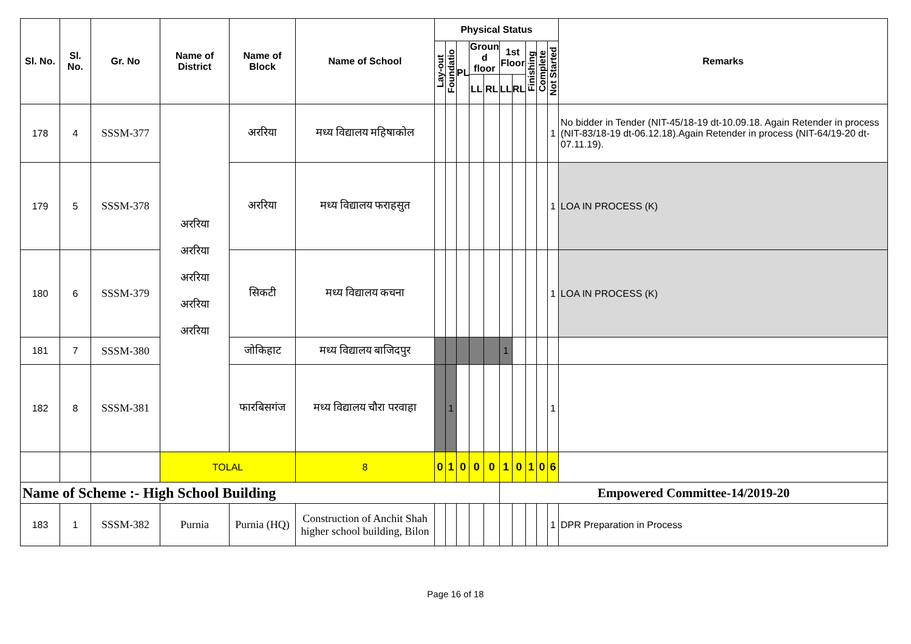| Sl. No. | Sl. No. | Gr. No | Name of District | Name of Block | Name of School | Physical Status | | | | | | | | | | Remarks |
| --- | --- | --- | --- | --- | --- | --- | --- | --- | --- | --- | --- | --- | --- | --- | --- | --- |
| | | | | | | Lay-out | Foundatio | PL | Groun d floor | | 1st Floor | | Finishing | Complete | Not Started | |
| | | | | | | | | | LL | RL | LL | RL | | | | |
| 178 | 4 | SSSM-377 | अररिया अररिया अररिया अररिया अररिया | अररिया | मध्य विद्यालय महिषाकोल | | | | | | | | | | 1 | No bidder in Tender (NIT-45/18-19 dt-10.09.18. Again Retender in process (NIT-83/18-19 dt-06.12.18).Again Retender in process (NIT-64/19-20 dt-07.11.19). |
| 179 | 5 | SSSM-378 | | अररिया | मध्य विद्यालय फराहसुत | | | | | | | | | | 1 | LOA IN PROCESS (K) |
| 180 | 6 | SSSM-379 | | सिकटी | मध्य विद्यालय कचना | | | | | | | | | | 1 | LOA IN PROCESS (K) |
| 181 | 7 | SSSM-380 | | जोकिहाट | मध्य विद्यालय बाजिदपुर | | | | | | 1 | | | | | |
| 182 | 8 | SSSM-381 | | फारबिसगंज | मध्य विद्यालय चौरा परवाहा | | 1 | | | | | | | | 1 | |
| | | | TOLAL | | 8 | 0 | 1 | 0 | 0 | 0 | 1 | 0 | 1 | 0 | 6 | |
| Name of Scheme :- High School Building | | | | | | | | | | | Empowered Committee-14/2019-20 | | | | | |
| 183 | 1 | SSSM-382 | Purnia | Purnia (HQ) | Construction of Anchit Shah higher school building, Bilon | | | | | | | | | | 1 | DPR Preparation in Process |
Page 16 of 18